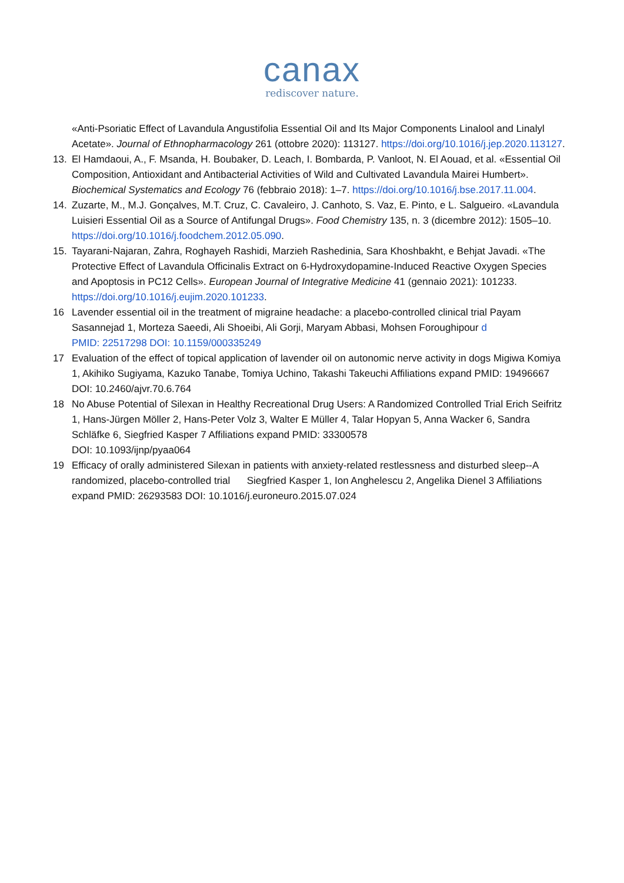canax
rediscover nature.
«Anti-Psoriatic Effect of Lavandula Angustifolia Essential Oil and Its Major Components Linalool and Linalyl Acetate». Journal of Ethnopharmacology 261 (ottobre 2020): 113127. https://doi.org/10.1016/j.jep.2020.113127.
13. El Hamdaoui, A., F. Msanda, H. Boubaker, D. Leach, I. Bombarda, P. Vanloot, N. El Aouad, et al. «Essential Oil Composition, Antioxidant and Antibacterial Activities of Wild and Cultivated Lavandula Mairei Humbert». Biochemical Systematics and Ecology 76 (febbraio 2018): 1–7. https://doi.org/10.1016/j.bse.2017.11.004.
14. Zuzarte, M., M.J. Gonçalves, M.T. Cruz, C. Cavaleiro, J. Canhoto, S. Vaz, E. Pinto, e L. Salgueiro. «Lavandula Luisieri Essential Oil as a Source of Antifungal Drugs». Food Chemistry 135, n. 3 (dicembre 2012): 1505–10. https://doi.org/10.1016/j.foodchem.2012.05.090.
15. Tayarani-Najaran, Zahra, Roghayeh Rashidi, Marzieh Rashedinia, Sara Khoshbakht, e Behjat Javadi. «The Protective Effect of Lavandula Officinalis Extract on 6-Hydroxydopamine-Induced Reactive Oxygen Species and Apoptosis in PC12 Cells». European Journal of Integrative Medicine 41 (gennaio 2021): 101233. https://doi.org/10.1016/j.eujim.2020.101233.
16 Lavender essential oil in the treatment of migraine headache: a placebo-controlled clinical trial Payam Sasannejad 1, Morteza Saeedi, Ali Shoeibi, Ali Gorji, Maryam Abbasi, Mohsen Foroughipour d
PMID: 22517298 DOI: 10.1159/000335249
17 Evaluation of the effect of topical application of lavender oil on autonomic nerve activity in dogs Migiwa Komiya 1, Akihiko Sugiyama, Kazuko Tanabe, Tomiya Uchino, Takashi Takeuchi Affiliations expand PMID: 19496667 DOI: 10.2460/ajvr.70.6.764
18 No Abuse Potential of Silexan in Healthy Recreational Drug Users: A Randomized Controlled Trial Erich Seifritz 1, Hans-Jürgen Möller 2, Hans-Peter Volz 3, Walter E Müller 4, Talar Hopyan 5, Anna Wacker 6, Sandra Schläfke 6, Siegfried Kasper 7 Affiliations expand PMID: 33300578
DOI: 10.1093/ijnp/pyaa064
19 Efficacy of orally administered Silexan in patients with anxiety-related restlessness and disturbed sleep--A randomized, placebo-controlled trial Siegfried Kasper 1, Ion Anghelescu 2, Angelika Dienel 3 Affiliations expand PMID: 26293583 DOI: 10.1016/j.euroneuro.2015.07.024